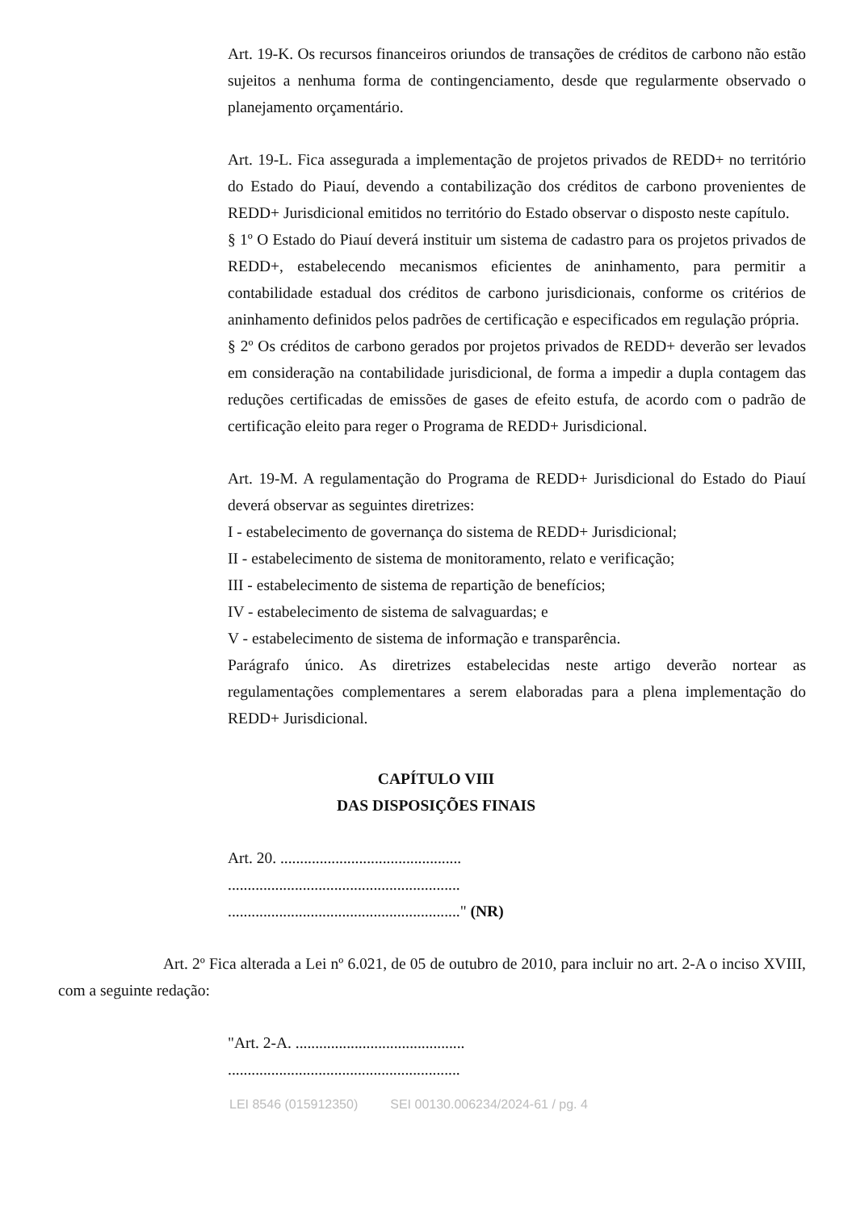Art. 19-K. Os recursos financeiros oriundos de transações de créditos de carbono não estão sujeitos a nenhuma forma de contingenciamento, desde que regularmente observado o planejamento orçamentário.
Art. 19-L. Fica assegurada a implementação de projetos privados de REDD+ no território do Estado do Piauí, devendo a contabilização dos créditos de carbono provenientes de REDD+ Jurisdicional emitidos no território do Estado observar o disposto neste capítulo.
§ 1º O Estado do Piauí deverá instituir um sistema de cadastro para os projetos privados de REDD+, estabelecendo mecanismos eficientes de aninhamento, para permitir a contabilidade estadual dos créditos de carbono jurisdicionais, conforme os critérios de aninhamento definidos pelos padrões de certificação e especificados em regulação própria.
§ 2º Os créditos de carbono gerados por projetos privados de REDD+ deverão ser levados em consideração na contabilidade jurisdicional, de forma a impedir a dupla contagem das reduções certificadas de emissões de gases de efeito estufa, de acordo com o padrão de certificação eleito para reger o Programa de REDD+ Jurisdicional.
Art. 19-M. A regulamentação do Programa de REDD+ Jurisdicional do Estado do Piauí deverá observar as seguintes diretrizes:
I - estabelecimento de governança do sistema de REDD+ Jurisdicional;
II - estabelecimento de sistema de monitoramento, relato e verificação;
III - estabelecimento de sistema de repartição de benefícios;
IV - estabelecimento de sistema de salvaguardas; e
V - estabelecimento de sistema de informação e transparência.
Parágrafo único. As diretrizes estabelecidas neste artigo deverão nortear as regulamentações complementares a serem elaboradas para a plena implementação do REDD+ Jurisdicional.
CAPÍTULO VIII
DAS DISPOSIÇÕES FINAIS
Art. 20. ..............................................
...........................................................
..........................................................." (NR)
Art. 2º Fica alterada a Lei nº 6.021, de 05 de outubro de 2010, para incluir no art. 2-A o inciso XVIII, com a seguinte redação:
"Art. 2-A. ...........................................
...........................................................
LEI 8546 (015912350) SEI 00130.006234/2024-61 / pg. 4